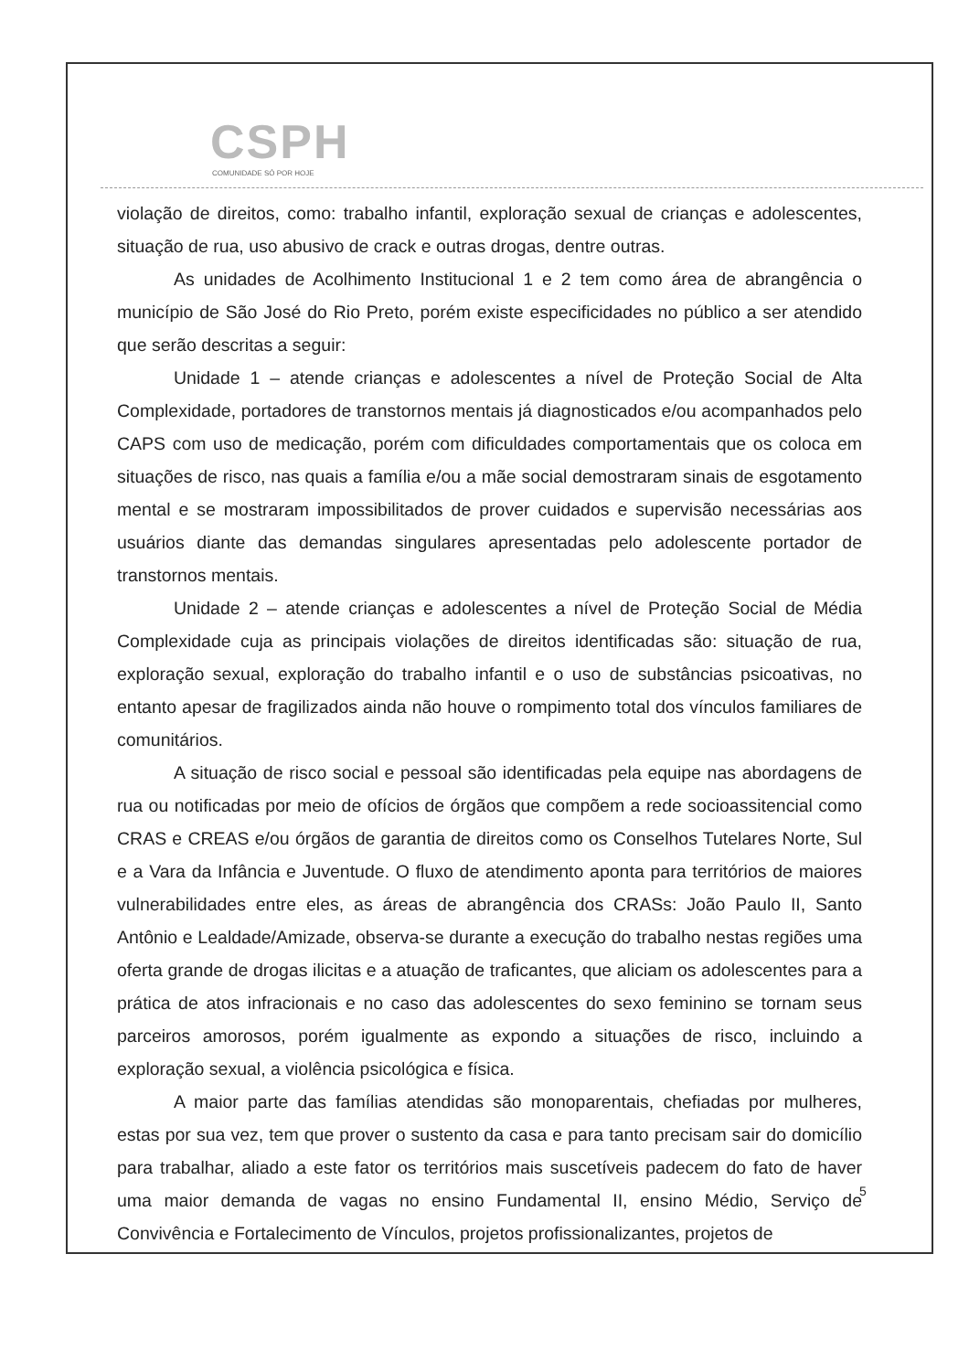CSPH
COMUNIDADE SÓ POR HOJE
violação de direitos, como: trabalho infantil, exploração sexual de crianças e adolescentes, situação de rua, uso abusivo de crack e outras drogas, dentre outras.
As unidades de Acolhimento Institucional 1 e 2 tem como área de abrangência o município de São José do Rio Preto, porém existe especificidades no público a ser atendido que serão descritas a seguir:
Unidade 1 – atende crianças e adolescentes a nível de Proteção Social de Alta Complexidade, portadores de transtornos mentais já diagnosticados e/ou acompanhados pelo CAPS com uso de medicação, porém com dificuldades comportamentais que os coloca em situações de risco, nas quais a família e/ou a mãe social demostraram sinais de esgotamento mental e se mostraram impossibilitados de prover cuidados e supervisão necessárias aos usuários diante das demandas singulares apresentadas pelo adolescente portador de transtornos mentais.
Unidade 2 – atende crianças e adolescentes a nível de Proteção Social de Média Complexidade cuja as principais violações de direitos identificadas são: situação de rua, exploração sexual, exploração do trabalho infantil e o uso de substâncias psicoativas, no entanto apesar de fragilizados ainda não houve o rompimento total dos vínculos familiares de comunitários.
A situação de risco social e pessoal são identificadas pela equipe nas abordagens de rua ou notificadas por meio de ofícios de órgãos que compõem a rede socioassitencial como CRAS e CREAS e/ou órgãos de garantia de direitos como os Conselhos Tutelares Norte, Sul e a Vara da Infância e Juventude. O fluxo de atendimento aponta para territórios de maiores vulnerabilidades entre eles, as áreas de abrangência dos CRASs: João Paulo II, Santo Antônio e Lealdade/Amizade, observa-se durante a execução do trabalho nestas regiões uma oferta grande de drogas ilicitas e a atuação de traficantes, que aliciam os adolescentes para a prática de atos infracionais e no caso das adolescentes do sexo feminino se tornam seus parceiros amorosos, porém igualmente as expondo a situações de risco, incluindo a exploração sexual, a violência psicológica e física.
A maior parte das famílias atendidas são monoparentais, chefiadas por mulheres, estas por sua vez, tem que prover o sustento da casa e para tanto precisam sair do domicílio para trabalhar, aliado a este fator os territórios mais suscetíveis padecem do fato de haver uma maior demanda de vagas no ensino Fundamental II, ensino Médio, Serviço de Convivência e Fortalecimento de Vínculos, projetos profissionalizantes, projetos de
5